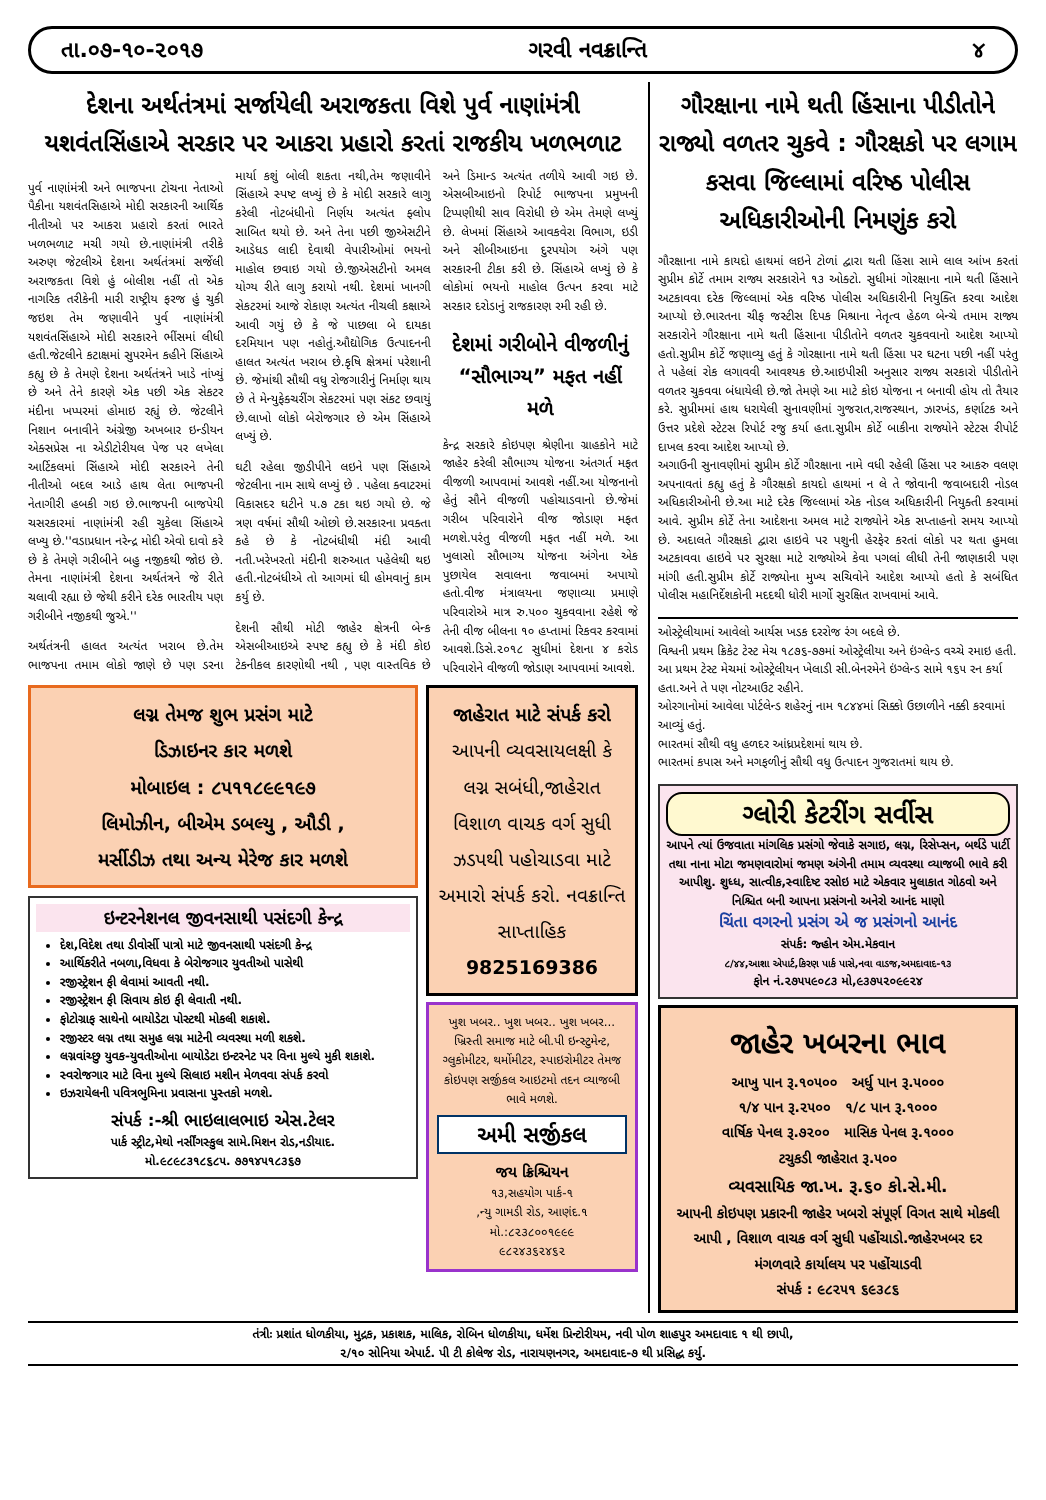તા.૦૭-૧૦-૨૦૧૭ ગરવી નવક્રાન્તિ ૪
દેશના અર્થતંત્રમાં સર્જાયેલી અરાજકતા વિશે પુર્વ નાણાંમંત્રી યશવંતસિંહાએ સરકાર પર આકરા પ્રહારો કરતાં રાજકીય ખળભળાટ
પુર્વ નાણાંમંત્રી અને ભાજપના ટોચના નેતાઓ પૈકીના યશવંતસિહાએ મોદી સરકારની આર્થિક નીતીઓ પર આકરા પ્રહારો કરતાં ભારતે ખળભળાટ મચી ગયો છે.નાણાંમંત્રી તરીકે અરુણ જેટલીએ દેશના અર્થતંત્રમાં સર્જેલી અરાજકતા વિશે હું બોલીશ નહીં તો એક નાગરિક તરીકેની મારી રાષ્ટ્રીય ફરજ હું ચુકી જઇશ તેમ જણાવીને પુર્વ નાણાંમંત્રી યશવંતસિંહાએ મોદી સરકારને ભીંસમાં લીધી હતી.જેટલીને કટાક્ષમાં સુપરમેન કહીને સિંહાએ કહ્યુ છે કે તેમણે દેશના અર્થતંત્રને ખાડે નાંખ્યું છે અને તેને કારણે એક પછી એક સેકટર મંદીના ખપ્પરમાં હોમાઇ રહ્યું છે. જેટલીને નિશાન બનાવીને અંગ્રેજી અખબાર ઇન્ડીયન એક્સપ્રેસ ના એડીટોરીયલ પેજ પર લખેલા આર્ટિકલમાં સિંહાએ મોદી સરકારને તેની નીતીઓ બદલ આડે હાથ લેતા ભાજપની નેતાગીરી હબકી ગઇ છે.ભાજપની બાજપેયી ચસરકારમાં નાણાંમંત્રી રહી ચુકેલા સિંહાએ લખ્યુ છે.''વડાપ્રધાન નરેન્દ્ર મોદી એવો દાવો કરે છે કે તેમણે ગરીબીને બહુ નજીકથી જોઇ છે. તેમના નાણાંમંત્રી દેશના અર્થતંત્રને જે રીતે ચલાવી રહ્યા છે જેથી કરીને દરેક ભારતીય પણ ગરીબીને નજીકથી જુએ.''
અર્થતંત્રની હાલત અત્યંત ખરાબ છે.તેમ ભાજપના તમામ લોકો જાણે છે પણ ડરના માર્યા કશું બોલી શકતા નથી,તેમ જણાવીને સિંહાએ સ્પષ્ટ લખ્યું છે કે મોદી સરકારે લાગુ કરેલી નોટબંધીનો નિર્ણય અત્યંત ફ્લોપ સાબિત થયો છે. અને તેના પછી જીએસટીને આડેધડ લાદી દેવાથી વેપારીઓમાં ભયનો માહોલ છવાઇ ગયો છે.જીએસટીનો અમલ યોગ્ય રીતે લાગુ કરાયો નથી. દેશમાં ખાનગી સેકટરમાં આજે રોકાણ અત્યંત નીચલી કક્ષાએ આવી ગયું છે કે જે પાછલા બે દાયકા દરમિયાન પણ નહોતું.ઔદ્યોગિક ઉત્પાદનની હાલત અત્યંત ખરાબ છે.કૃષિ ક્ષેત્રમાં પરેશાની છે. જેમાંથી સૌથી વધુ રોજગારીનું નિર્માણ થાય છે તે મેન્યુફેક્ચરીંગ સેકટરમાં પણ સંકટ છવાયું છે.લાખો લોકો બેરોજગાર છે એમ સિંહાએ લખ્યું છે.
ઘટી રહેલા જીડીપીને લઇને પણ સિંહાએ જેટલીના નામ સાથે લખ્યું છે . પહેલા ક્વાટરમાં વિકાસદર ઘટીને ૫.૭ ટકા થઇ ગયો છે. જે ત્રણ વર્ષમાં સૌથી ઓછો છે.સરકારના પ્રવક્તા કહે છે કે નોટબંધીથી મંદી આવી નતી.ખરેખરતો મંદીની શરુઆત પહેલેથી થઇ હતી.નોટબંધીએ તો આગમાં ઘી હોમવાનું કામ કર્યુ છે.
દેશની સૌથી મોટી જાહેર ક્ષેત્રની બેન્ક એસબીઆઇએ સ્પષ્ટ કહ્યુ છે કે મંદી કોઇ ટેકનીકલ કારણોથી નથી , પણ વાસ્તવિક છે અને ડિમાન્ડ અત્યંત તળીયે આવી ગઇ છે. એસબીઆઇનો રિપોર્ટ ભાજપના પ્રમુખની ટિપ્પણીથી સાવ વિરોધી છે એમ તેમણે લખ્યું છે. લેખમાં સિંહાએ આવકવેરા વિભાગ, ઇડી અને સીબીઆઇના દુરપયોગ અંગે પણ સરકારની ટીકા કરી છે. સિંહાએ લખ્યું છે કે લોકોમાં ભયનો માહોલ ઉત્પન કરવા માટે સરકાર દરોડાનું રાજકારણ રમી રહી છે.
દેશમાં ગરીબોને વીજળીનું “સૌભાગ્ય” મફત નહીં મળે
કેન્દ્ર સરકારે કોઇપણ શ્રેણીના ગ્રાહકોને માટે જાહેર કરેલી સૌભાગ્ય યોજના અંતગર્ત મફત વીજળી આપવામાં આવશે નહીં.આ યોજનાનો હેતું સૌને વીજળી પહોચાડવાનો છે.જેમાં ગરીબ પરિવારોને વીજ જોડાણ મફત મળશે.પરંતુ વીજળી મફત નહીં મળે. આ ખુલાસો સૌભાગ્ય યોજના અંગેના એક પુછાયેલ સવાલના જવાબમાં અપાયો હતો.વીજ મંત્રાલયના જણાવ્યા પ્રમાણે પરિવારોએ માત્ર રુ.૫૦૦ ચુકવવાના રહેશે જે તેની વીજ બીલના ૧૦ હપ્તામાં રિકવર કરવામાં આવશે.ડિસે.૨૦૧૮ સુધીમાં દેશના ૪ કરોડ પરિવારોને વીજળી જોડાણ આપવામાં આવશે.
લગ્ન તેમજ શુભ પ્રસંગ માટે
ડિઝાઇનર કાર મળશે
મોબાઇલ : ૮૫૧૧૮૯૯૧૯૭
લિમોઝીન, બીએમ ડબલ્યુ , ઔડી ,
મર્સીડીઝ તથા અન્ય મેરેજ કાર મળશે
ઇન્ટરનેશનલ જીવનસાથી પસંદગી કેન્દ્ર
દેશ,વિદેશ તથા ડીવોર્સી પાત્રો માટે જીવનસાથી પસંદગી કેન્દ્ર
આર્થિકરીતે નબળા,વિધવા કે બેરોજગાર યુવતીઓ પાસેથી
રજીસ્ટ્રેશન ફી લેવામાં આવતી નથી.
રજીસ્ટ્રેશન ફી સિવાય કોઇ ફી લેવાતી નથી.
ફોટોગ્રાફ સાથેનો બાયોડેટા પોસ્ટથી મોકલી શકાશે.
રજીસ્ટર લગ્ન તથા સમુહ લગ્ન માટેની વ્યવસ્થા મળી શકશે.
લગ્નવાંચ્છુ યુવક-યુવતીઓના બાયોડેટા ઇન્ટરનેટ પર વિના મુલ્યે મુકી શકાશે.
સ્વરોજગાર માટે વિના મુલ્યે સિલાઇ મશીન મેળવવા સંપર્ક કરવો
ઇઝરાયેલની પવિત્રભુમિના પ્રવાસના પુસ્તકો મળશે.
સંપર્ક :-શ્રી ભાઇલાલભાઇ એસ.ટેલર
પાર્ક સ્ટ્રીટ,મેથો નર્સીંગસ્કુલ સામે.મિશન રોડ,નડીયાદ.
મો.૯૮૯૮૩૧૮૬૮૫. ૭૭૧૪૫૧૮૩૬૭
જાહેરાત માટે સંપર્ક કરો
આપની વ્યવસાયલક્ષી કે લગ્ન સબંધી,જાહેરાત વિશાળ વાચક વર્ગ સુધી ઝડપથી પહોચાડવા માટે અમારો સંપર્ક કરો. નવક્રાન્તિ સાપ્તાહિક
9825169386
ખુશ ખબર.. ખુશ ખબર.. ખુશ ખબર...
ખ્રિસ્તી સમાજ માટે બી.પી ઇન્સ્ટુમેન્ટ, ગ્લુકોમીટર, થર્મોમીટર, સ્પાઇરોમીટર તેમજ કોઇપણ સર્જીકલ આઇટમો તદન વ્યાજબી ભાવે મળશે.
અમી સર્જીકલ
જય ક્રિશ્ચિયન
૧૩,સહયોગ પાર્ક-૧
,ન્યુ ગામડી રોડ, આણંદ.૧
મો.:૮૨૩૮૦૦૧૯૯૯
૯૮૨૪૩૬૨૪૬૨
ગૌરક્ષાના નામે થતી હિંસાના પીડીતોને રાજ્યો વળતર ચુકવે : ગૌરક્ષકો પર લગામ કસવા જિલ્લામાં વરિષ્ઠ પોલીસ અધિકારીઓની નિમણુંક કરો
ગૌરક્ષાના નામે કાયદો હાથમાં લઇને ટોળાં દ્વારા થતી હિંસા સામે લાલ આંખ કરતાં સુપ્રીમ કોર્ટે તમામ રાજ્ય સરકારોને ૧૩ ઓક્ટો. સુધીમાં ગોરક્ષાના નામે થતી હિંસાને અટકાવવા દરેક જિલ્લામાં એક વરિષ્ઠ પોલીસ અધિકારીની નિયુક્તિ કરવા આદેશ આપ્યો છે.ભારતના ચીફ જસ્ટીસ દિપક મિશ્રાના નેતૃત્વ હેઠળ બેન્ચે તમામ રાજ્ય સરકારોને ગૌરક્ષાના નામે થતી હિંસાના પીડીતોને વળતર ચુકવવાનો આદેશ આપ્યો હતો.સુપ્રીમ કોર્ટે જણાવ્યુ હતું કે ગોરક્ષાના નામે થતી હિંસા પર ઘટના પછી નહીં પરંતુ તે પહેલાં રોક લગાવવી આવશ્યક છે.આઇપીસી અનુસાર રાજ્ય સરકારો પીડીતોને વળતર ચુકવવા બંધાયેલી છે.જો તેમણે આ માટે કોઇ યોજના ન બનાવી હોય તો તૈયાર કરે. સુપ્રીમમાં હાથ ધરાયેલી સુનાવણીમાં ગુજરાત,રાજસ્થાન, ઝારખંડ, કર્ણાટક અને ઉત્તર પ્રદેશે સ્ટેટસ રિપોર્ટ રજુ કર્યા હતા.સુપ્રીમ કોર્ટે બાકીના રાજ્યોને સ્ટેટસ રીપોર્ટ દાખલ કરવા આદેશ આપ્યો છે.
અગાઉની સુનાવણીમાં સુપ્રીમ કોર્ટે ગૌરક્ષાના નામે વધી રહેલી હિંસા પર આકરુ વલણ અપનાવતાં કહ્યુ હતું કે ગૌરક્ષકો કાયદો હાથમાં ન લે તે જોવાની જવાબદારી નોડલ અધિકારીઓની છે.આ માટે દરેક જિલ્લામાં એક નોડલ અધિકારીની નિયુક્તી કરવામાં આવે. સુપ્રીમ કોર્ટે તેના આદેશના અમલ માટે રાજ્યોને એક સપ્તાહનો સમય આપ્યો છે. અદાલતે ગૌરક્ષકો દ્વારા હાઇવે પર પશુની હેરફેર કરતાં લોકો પર થતા હુમલા અટકાવવા હાઇવે પર સુરક્ષા માટે રાજ્યોએ કેવા પગલાં લીધી તેની જાણકારી પણ માંગી હતી.સુપ્રીમ કોર્ટે રાજ્યોના મુખ્ય સચિવોને આદેશ આપ્યો હતો કે સબંધિત પોલીસ મહાનિર્દેશકોની મદદથી ધોરી માર્ગો સુરક્ષિત રાખવામાં આવે.
ઓસ્ટ્રેલીયામાં આવેલો આર્યસ ખડક દરરોજ રંગ બદલે છે.
વિશ્વની પ્રથમ ક્રિકેટ ટેસ્ટ મેચ ૧૮૭૬-૭૭માં ઓસ્ટ્રેલીયા અને ઇંગ્લેન્ડ વચ્ચે રમાઇ હતી. આ પ્રથમ ટેસ્ટ મેચમાં ઓસ્ટ્રેલીયન ખેલાડી સી.બેનરમેને ઇંગ્લેન્ડ સામે ૧૬૫ રન કર્યા હતા.અને તે પણ નોટઆઉટ રહીને.
ઓરગાનોમાં આવેલા પોર્ટલેન્ડ શહેરનું નામ ૧૮૪૪માં સિક્કો ઉછાળીને નક્કી કરવામાં આવ્યું હતું.
ભારતમાં સૌથી વધુ હળદર આંધ્રપ્રદેશમાં થાય છે.
ભારતમાં કપાસ અને મગફળીનું સૌથી વધુ ઉત્પાદન ગુજરાતમાં થાય છે.
ગ્લોરી કેટરીંગ સર્વીસ
આપને ત્યાં ઉજવાતા માંગલિક પ્રસંગો જેવાકે સગાઇ, લગ્ન, રિસેપ્સન, બર્થડે પાર્ટી તથા નાના મોટા જમણવારોમાં જમણ અંગેની તમામ વ્યવસ્થા વ્યાજબી ભાવે કરી આપીશુ. શુધ્ધ, સાત્વીક,સ્વાદિષ્ટ રસોઇ માટે એકવાર મુલાકાત ગોઠવો અને નિશ્ચિત બની આપના પ્રસંગનો અનેરો આનંદ માણો
ચિંતા વગરનો પ્રસંગ એ જ પ્રસંગનો આનંદ
સંપર્ક: જ્હોન એમ.મેકવાન
૮/૪૪,આશા એપાર્ટ,કિરણ પાર્ક પાસે,નવા વાડજ,અમદાવાદ-૧૩
ફોન નં.૨૭૫૫૯૦૮૩ મો,૯૩૭૫૨૦૯૯૨૪
જાહેર ખબરના ભાવ
આખુ પાન રૂ.૧૦૫૦૦ અર્ધુ પાન રૂ.૫૦૦૦
૧/૪ પાન રૂ.૨૫૦૦ ૧/૮ પાન રૂ.૧૦૦૦
વાર્ષિક પેનલ રૂ.૭૨૦૦ માસિક પેનલ રૂ.૧૦૦૦
ટચુકડી જાહેરાત રૂ.૫૦૦
વ્યવસાયિક જા.ખ. રૂ.૬૦ કો.સે.મી.
આપની કોઇપણ પ્રકારની જાહેર ખબરો સંપૂર્ણ વિગત સાથે મોકલી આપી , વિશાળ વાચક વર્ગ સુધી પહોંચાડો.જાહેરખબર દર મંગળવારે કાર્યાલય પર પહોંચાડવી
સંપર્ક : ૯૮૨૫૧ ૬૯૩૮૬
તંત્રીઃ પ્રશાંત ધોળકીયા, મુદ્રક, પ્રકાશક, માલિક, રોબિન ધોળકીયા, ધર્મેશ પ્રિન્ટોરીયમ, નવી પોળ શાહપુર અમદાવાદ ૧ થી છાપી,
૨/૧૦ સોનિયા એપાર્ટ. પી ટી કોલેજ રોડ, નારાયણનગર, અમદાવાદ-૭ થી પ્રસિદ્ધ કર્યુ.